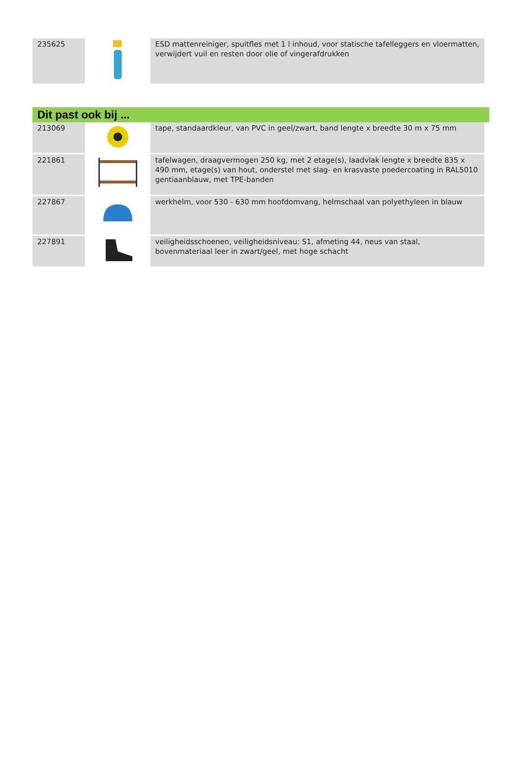| 235625 | | ESD mattenreiniger, spuitfles met 1 l inhoud, voor statische tafelleggers en vloermatten, verwijdert vuil en resten door olie of vingerafdrukken |
Dit past ook bij ...
| 213069 | | tape, standaardkleur, van PVC in geel/zwart, band lengte x breedte 30 m x 75 mm |
| 221861 | | tafelwagen, draagvermogen 250 kg, met 2 etage(s), laadvlak lengte x breedte 835 x 490 mm, etage(s) van hout, onderstel met slag- en krasvaste poedercoating in RAL5010 gentiaanblauw, met TPE-banden |
| 227867 | | werkhelm, voor 530 - 630 mm hoofdomvang, helmschaal van polyethyleen in blauw |
| 227891 | | veiligheidsschoenen, veiligheidsniveau: S1, afmeting 44, neus van staal, bovenmateriaal leer in zwart/geel, met hoge schacht |